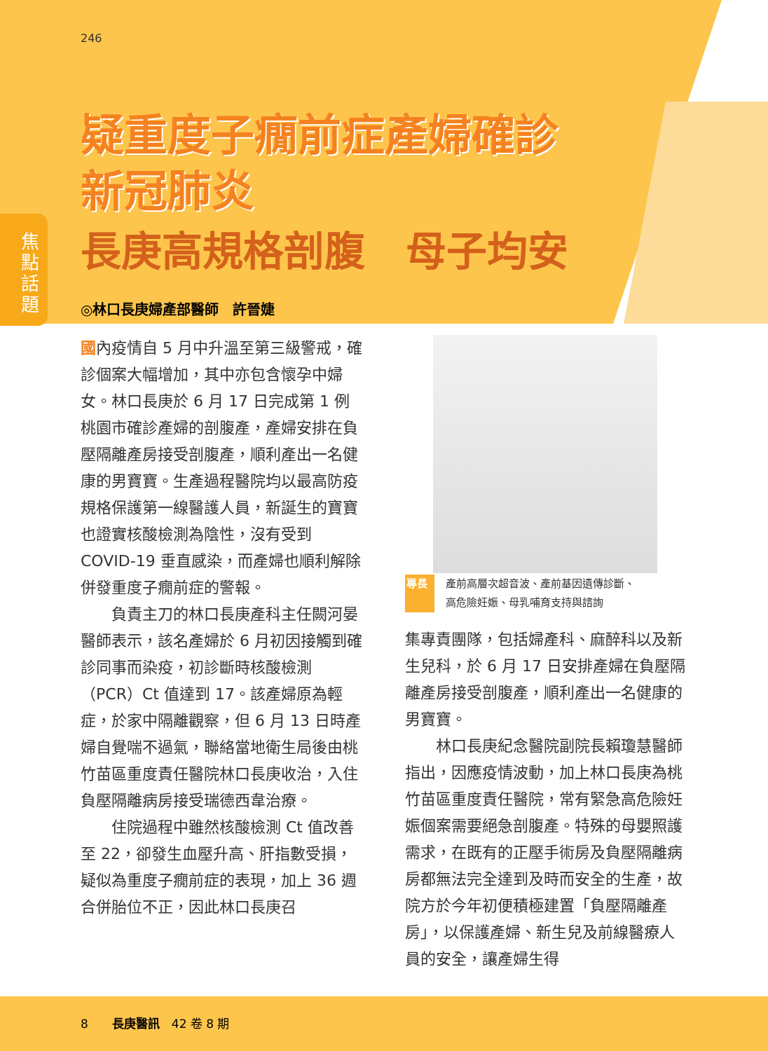焦點話題
246
疑重度子癇前症產婦確診
新冠肺炎
長庚高規格剖腹　母子均安
◎林口長庚婦產部醫師　許晉婕
國內疫情自 5 月中升溫至第三級警戒，確診個案大幅增加，其中亦包含懷孕中婦女。林口長庚於 6 月 17 日完成第 1 例桃園市確診產婦的剖腹產，產婦安排在負壓隔離產房接受剖腹產，順利產出一名健康的男寶寶。生產過程醫院均以最高防疫規格保護第一線醫護人員，新誕生的寶寶也證實核酸檢測為陰性，沒有受到 COVID-19 垂直感染，而產婦也順利解除併發重度子癇前症的警報。
　　負責主刀的林口長庚產科主任闕河晏醫師表示，該名產婦於 6 月初因接觸到確診同事而染疫，初診斷時核酸檢測（PCR）Ct 值達到 17。該產婦原為輕症，於家中隔離觀察，但 6 月 13 日時產婦自覺喘不過氣，聯絡當地衛生局後由桃竹苗區重度責任醫院林口長庚收治，入住負壓隔離病房接受瑞德西韋治療。
　　住院過程中雖然核酸檢測 Ct 值改善至 22，卻發生血壓升高、肝指數受損，疑似為重度子癇前症的表現，加上 36 週合併胎位不正，因此林口長庚召
專長 產前高層次超音波、產前基因遺傳診斷、
高危險妊娠、母乳哺育支持與諮詢
集專責團隊，包括婦產科、麻醉科以及新生兒科，於 6 月 17 日安排產婦在負壓隔離產房接受剖腹產，順利產出一名健康的男寶寶。
　　林口長庚紀念醫院副院長賴瓊慧醫師指出，因應疫情波動，加上林口長庚為桃竹苗區重度責任醫院，常有緊急高危險妊娠個案需要絕急剖腹產。特殊的母嬰照護需求，在既有的正壓手術房及負壓隔離病房都無法完全達到及時而安全的生產，故院方於今年初便積極建置「負壓隔離產房」，以保護產婦、新生兒及前線醫療人員的安全，讓產婦生得
8　　長庚醫訊　42 卷 8 期